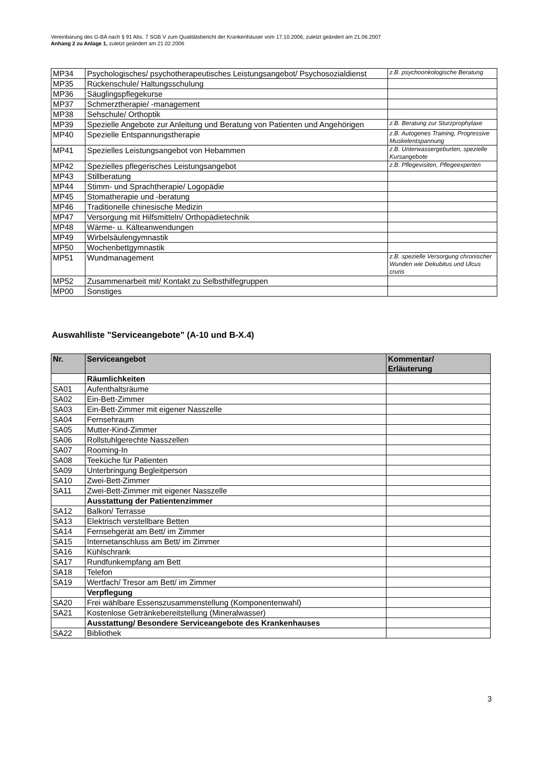Vereinbarung des G-BA nach § 91 Abs. 7 SGB V zum Qualitätsbericht der Krankenhäuser vom 17.10.2006, zuletzt geändert am 21.06.2007
Anhang 2 zu Anlage 1, zuletzt geändert am 21.02.2006
| MP34 | Psychologisches/ psychotherapeutisches Leistungsangebot/ Psychosozialdienst | z.B. psychoonkologische Beratung |
| MP35 | Rückenschule/ Haltungsschulung | |
| MP36 | Säuglingspflegekurse | |
| MP37 | Schmerztherapie/ -management | |
| MP38 | Sehschule/ Orthoptik | |
| MP39 | Spezielle Angebote zur Anleitung und Beratung von Patienten und Angehörigen | z.B. Beratung zur Sturzprophylaxe |
| MP40 | Spezielle Entspannungstherapie | z.B. Autogenes Training, Progressive Muskelentspannung |
| MP41 | Spezielles Leistungsangebot von Hebammen | z.B. Unterwassergeburten, spezielle Kursangebote |
| MP42 | Spezielles pflegerisches Leistungsangebot | z.B. Pflegevisiten, Pflegeexperten |
| MP43 | Stillberatung | |
| MP44 | Stimm- und Sprachtherapie/ Logopädie | |
| MP45 | Stomatherapie und -beratung | |
| MP46 | Traditionelle chinesische Medizin | |
| MP47 | Versorgung mit Hilfsmitteln/ Orthopädietechnik | |
| MP48 | Wärme- u. Kälteanwendungen | |
| MP49 | Wirbelsäulengymnastik | |
| MP50 | Wochenbettgymnastik | |
| MP51 | Wundmanagement | z.B. spezielle Versorgung chronischer Wunden wie Dekubitus und Ulcus cruris |
| MP52 | Zusammenarbeit mit/ Kontakt zu Selbsthilfegruppen | |
| MP00 | Sonstiges | |
Auswahlliste "Serviceangebote" (A-10 und B-X.4)
| Nr. | Serviceangebot | Kommentar/ Erläuterung |
| --- | --- | --- |
| | Räumlichkeiten | |
| SA01 | Aufenthaltsräume | |
| SA02 | Ein-Bett-Zimmer | |
| SA03 | Ein-Bett-Zimmer mit eigener Nasszelle | |
| SA04 | Fernsehraum | |
| SA05 | Mutter-Kind-Zimmer | |
| SA06 | Rollstuhlgerechte Nasszellen | |
| SA07 | Rooming-In | |
| SA08 | Teeküche für Patienten | |
| SA09 | Unterbringung Begleitperson | |
| SA10 | Zwei-Bett-Zimmer | |
| SA11 | Zwei-Bett-Zimmer mit eigener Nasszelle | |
| | Ausstattung der Patientenzimmer | |
| SA12 | Balkon/ Terrasse | |
| SA13 | Elektrisch verstellbare Betten | |
| SA14 | Fernsehgerät am Bett/ im Zimmer | |
| SA15 | Internetanschluss am Bett/ im Zimmer | |
| SA16 | Kühlschrank | |
| SA17 | Rundfunkempfang am Bett | |
| SA18 | Telefon | |
| SA19 | Wertfach/ Tresor am Bett/ im Zimmer | |
| | Verpflegung | |
| SA20 | Frei wählbare Essenszusammenstellung (Komponentenwahl) | |
| SA21 | Kostenlose Getränkebereitstellung (Mineralwasser) | |
| | Ausstattung/ Besondere Serviceangebote des Krankenhauses | |
| SA22 | Bibliothek | |
3